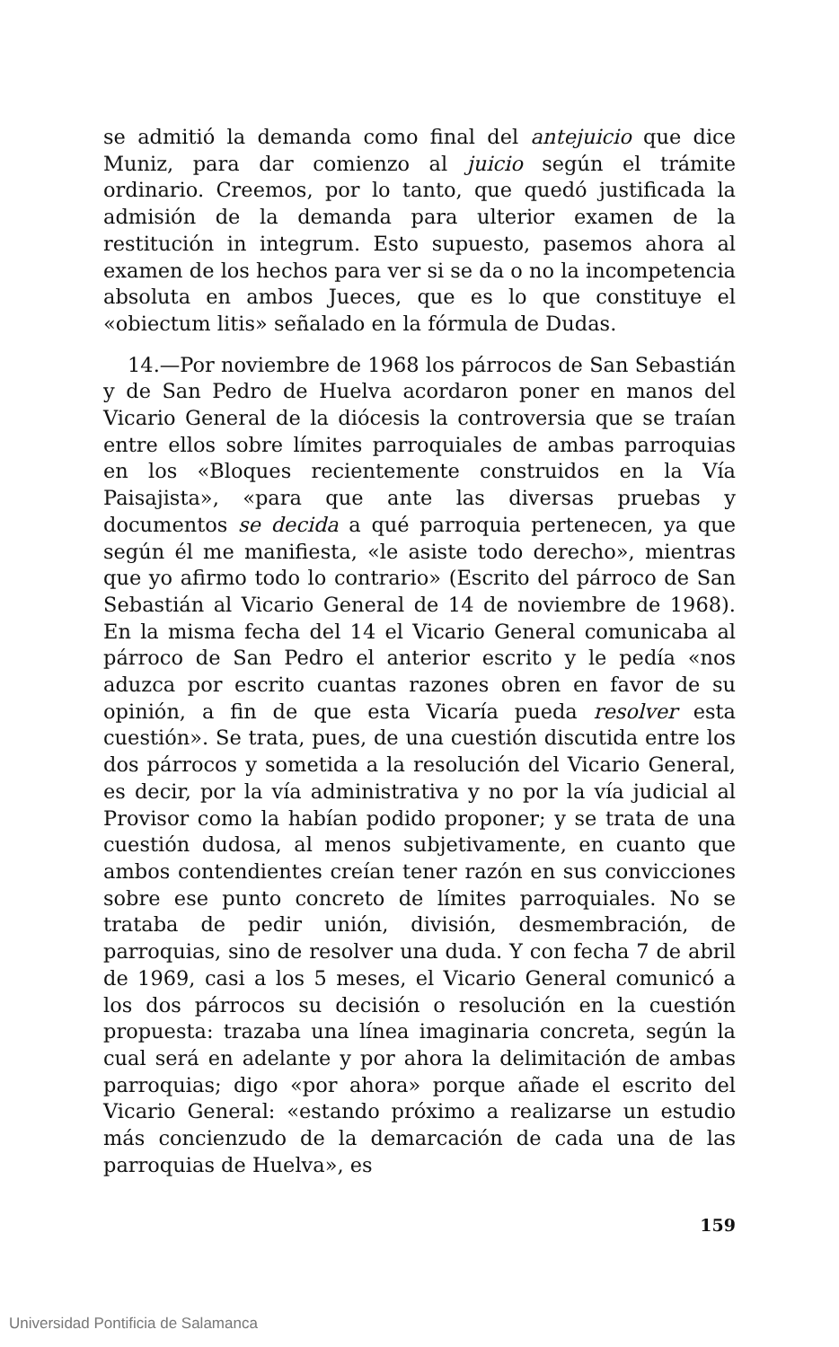se admitió la demanda como final del antejuicio que dice Muniz, para dar comienzo al juicio según el trámite ordinario. Creemos, por lo tanto, que quedó justificada la admisión de la demanda para ulterior examen de la restitución in integrum. Esto supuesto, pasemos ahora al examen de los hechos para ver si se da o no la incompetencia absoluta en ambos Jueces, que es lo que constituye el «obiectum litis» señalado en la fórmula de Dudas.
14.—Por noviembre de 1968 los párrocos de San Sebastián y de San Pedro de Huelva acordaron poner en manos del Vicario General de la diócesis la controversia que se traían entre ellos sobre límites parroquiales de ambas parroquias en los «Bloques recientemente construidos en la Vía Paisajista», «para que ante las diversas pruebas y documentos se decida a qué parroquia pertenecen, ya que según él me manifiesta, «le asiste todo derecho», mientras que yo afirmo todo lo contrario» (Escrito del párroco de San Sebastián al Vicario General de 14 de noviembre de 1968). En la misma fecha del 14 el Vicario General comunicaba al párroco de San Pedro el anterior escrito y le pedía «nos aduzca por escrito cuantas razones obren en favor de su opinión, a fin de que esta Vicaría pueda resolver esta cuestión». Se trata, pues, de una cuestión discutida entre los dos párrocos y sometida a la resolución del Vicario General, es decir, por la vía administrativa y no por la vía judicial al Provisor como la habían podido proponer; y se trata de una cuestión dudosa, al menos subjetivamente, en cuanto que ambos contendientes creían tener razón en sus convicciones sobre ese punto concreto de límites parroquiales. No se trataba de pedir unión, división, desmembración, de parroquias, sino de resolver una duda. Y con fecha 7 de abril de 1969, casi a los 5 meses, el Vicario General comunicó a los dos párrocos su decisión o resolución en la cuestión propuesta: trazaba una línea imaginaria concreta, según la cual será en adelante y por ahora la delimitación de ambas parroquias; digo «por ahora» porque añade el escrito del Vicario General: «estando próximo a realizarse un estudio más concienzudo de la demarcación de cada una de las parroquias de Huelva», es
159
Universidad Pontificia de Salamanca